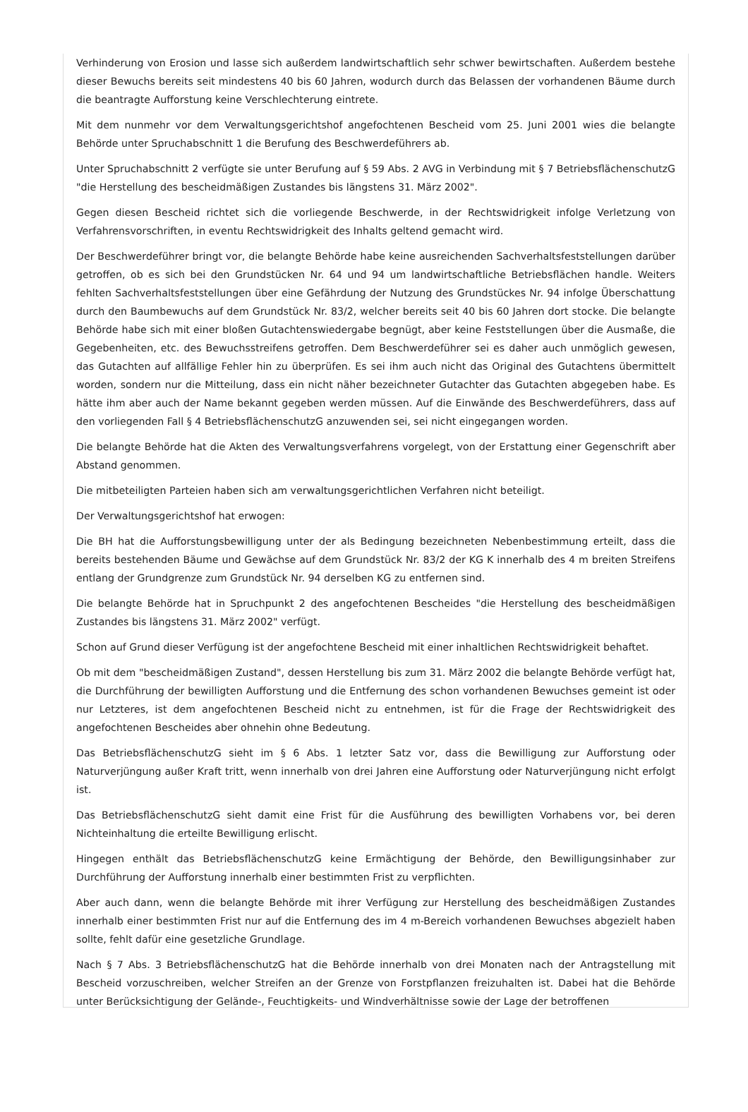Verhinderung von Erosion und lasse sich außerdem landwirtschaftlich sehr schwer bewirtschaften. Außerdem bestehe dieser Bewuchs bereits seit mindestens 40 bis 60 Jahren, wodurch durch das Belassen der vorhandenen Bäume durch die beantragte Aufforstung keine Verschlechterung eintrete.
Mit dem nunmehr vor dem Verwaltungsgerichtshof angefochtenen Bescheid vom 25. Juni 2001 wies die belangte Behörde unter Spruchabschnitt 1 die Berufung des Beschwerdeführers ab.
Unter Spruchabschnitt 2 verfügte sie unter Berufung auf § 59 Abs. 2 AVG in Verbindung mit § 7 BetriebsflächenschutzG "die Herstellung des bescheidmäßigen Zustandes bis längstens 31. März 2002".
Gegen diesen Bescheid richtet sich die vorliegende Beschwerde, in der Rechtswidrigkeit infolge Verletzung von Verfahrensvorschriften, in eventu Rechtswidrigkeit des Inhalts geltend gemacht wird.
Der Beschwerdeführer bringt vor, die belangte Behörde habe keine ausreichenden Sachverhaltsfeststellungen darüber getroffen, ob es sich bei den Grundstücken Nr. 64 und 94 um landwirtschaftliche Betriebsflächen handle. Weiters fehlten Sachverhaltsfeststellungen über eine Gefährdung der Nutzung des Grundstückes Nr. 94 infolge Überschattung durch den Baumbewuchs auf dem Grundstück Nr. 83/2, welcher bereits seit 40 bis 60 Jahren dort stocke. Die belangte Behörde habe sich mit einer bloßen Gutachtenswiedergabe begnügt, aber keine Feststellungen über die Ausmaße, die Gegebenheiten, etc. des Bewuchsstreifens getroffen. Dem Beschwerdeführer sei es daher auch unmöglich gewesen, das Gutachten auf allfällige Fehler hin zu überprüfen. Es sei ihm auch nicht das Original des Gutachtens übermittelt worden, sondern nur die Mitteilung, dass ein nicht näher bezeichneter Gutachter das Gutachten abgegeben habe. Es hätte ihm aber auch der Name bekannt gegeben werden müssen. Auf die Einwände des Beschwerdeführers, dass auf den vorliegenden Fall § 4 BetriebsflächenschutzG anzuwenden sei, sei nicht eingegangen worden.
Die belangte Behörde hat die Akten des Verwaltungsverfahrens vorgelegt, von der Erstattung einer Gegenschrift aber Abstand genommen.
Die mitbeteiligten Parteien haben sich am verwaltungsgerichtlichen Verfahren nicht beteiligt.
Der Verwaltungsgerichtshof hat erwogen:
Die BH hat die Aufforstungsbewilligung unter der als Bedingung bezeichneten Nebenbestimmung erteilt, dass die bereits bestehenden Bäume und Gewächse auf dem Grundstück Nr. 83/2 der KG K innerhalb des 4 m breiten Streifens entlang der Grundgrenze zum Grundstück Nr. 94 derselben KG zu entfernen sind.
Die belangte Behörde hat in Spruchpunkt 2 des angefochtenen Bescheides "die Herstellung des bescheidmäßigen Zustandes bis längstens 31. März 2002" verfügt.
Schon auf Grund dieser Verfügung ist der angefochtene Bescheid mit einer inhaltlichen Rechtswidrigkeit behaftet.
Ob mit dem "bescheidmäßigen Zustand", dessen Herstellung bis zum 31. März 2002 die belangte Behörde verfügt hat, die Durchführung der bewilligten Aufforstung und die Entfernung des schon vorhandenen Bewuchses gemeint ist oder nur Letzteres, ist dem angefochtenen Bescheid nicht zu entnehmen, ist für die Frage der Rechtswidrigkeit des angefochtenen Bescheides aber ohnehin ohne Bedeutung.
Das BetriebsflächenschutzG sieht im § 6 Abs. 1 letzter Satz vor, dass die Bewilligung zur Aufforstung oder Naturverjüngung außer Kraft tritt, wenn innerhalb von drei Jahren eine Aufforstung oder Naturverjüngung nicht erfolgt ist.
Das BetriebsflächenschutzG sieht damit eine Frist für die Ausführung des bewilligten Vorhabens vor, bei deren Nichteinhaltung die erteilte Bewilligung erlischt.
Hingegen enthält das BetriebsflächenschutzG keine Ermächtigung der Behörde, den Bewilligungsinhaber zur Durchführung der Aufforstung innerhalb einer bestimmten Frist zu verpflichten.
Aber auch dann, wenn die belangte Behörde mit ihrer Verfügung zur Herstellung des bescheidmäßigen Zustandes innerhalb einer bestimmten Frist nur auf die Entfernung des im 4 m-Bereich vorhandenen Bewuchses abgezielt haben sollte, fehlt dafür eine gesetzliche Grundlage.
Nach § 7 Abs. 3 BetriebsflächenschutzG hat die Behörde innerhalb von drei Monaten nach der Antragstellung mit Bescheid vorzuschreiben, welcher Streifen an der Grenze von Forstpflanzen freizuhalten ist. Dabei hat die Behörde unter Berücksichtigung der Gelände-, Feuchtigkeits- und Windverhältnisse sowie der Lage der betroffenen